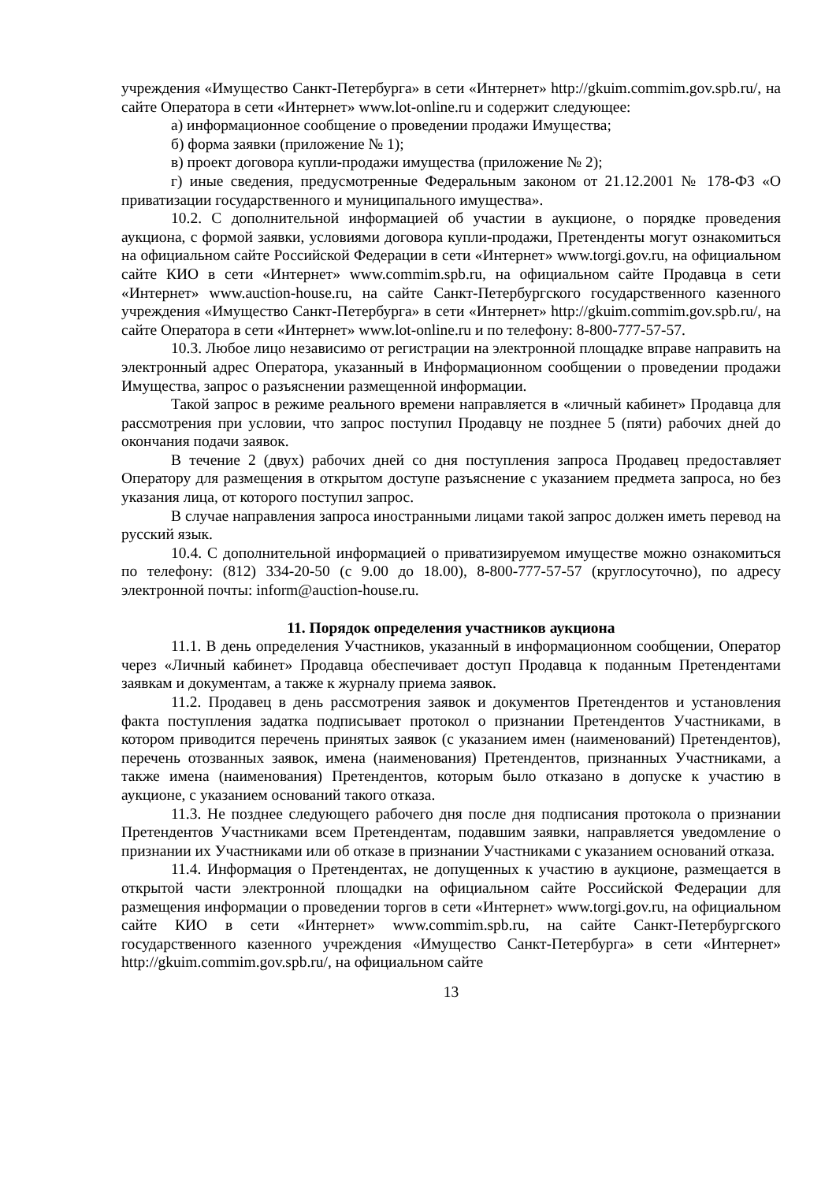учреждения «Имущество Санкт-Петербурга» в сети «Интернет» http://gkuim.commim.gov.spb.ru/, на сайте Оператора в сети «Интернет» www.lot-online.ru и содержит следующее:
а) информационное сообщение о проведении продажи Имущества;
б) форма заявки (приложение № 1);
в) проект договора купли-продажи имущества (приложение № 2);
г) иные сведения, предусмотренные Федеральным законом от 21.12.2001 № 178-ФЗ «О приватизации государственного и муниципального имущества».
10.2. С дополнительной информацией об участии в аукционе, о порядке проведения аукциона, с формой заявки, условиями договора купли-продажи, Претенденты могут ознакомиться на официальном сайте Российской Федерации в сети «Интернет» www.torgi.gov.ru, на официальном сайте КИО в сети «Интернет» www.commim.spb.ru, на официальном сайте Продавца в сети «Интернет» www.auction-house.ru, на сайте Санкт-Петербургского государственного казенного учреждения «Имущество Санкт-Петербурга» в сети «Интернет» http://gkuim.commim.gov.spb.ru/, на сайте Оператора в сети «Интернет» www.lot-online.ru и по телефону: 8-800-777-57-57.
10.3. Любое лицо независимо от регистрации на электронной площадке вправе направить на электронный адрес Оператора, указанный в Информационном сообщении о проведении продажи Имущества, запрос о разъяснении размещенной информации.
Такой запрос в режиме реального времени направляется в «личный кабинет» Продавца для рассмотрения при условии, что запрос поступил Продавцу не позднее 5 (пяти) рабочих дней до окончания подачи заявок.
В течение 2 (двух) рабочих дней со дня поступления запроса Продавец предоставляет Оператору для размещения в открытом доступе разъяснение с указанием предмета запроса, но без указания лица, от которого поступил запрос.
В случае направления запроса иностранными лицами такой запрос должен иметь перевод на русский язык.
10.4. С дополнительной информацией о приватизируемом имуществе можно ознакомиться по телефону: (812) 334-20-50 (с 9.00 до 18.00), 8-800-777-57-57 (круглосуточно), по адресу электронной почты: inform@auction-house.ru.
11. Порядок определения участников аукциона
11.1. В день определения Участников, указанный в информационном сообщении, Оператор через «Личный кабинет» Продавца обеспечивает доступ Продавца к поданным Претендентами заявкам и документам, а также к журналу приема заявок.
11.2. Продавец в день рассмотрения заявок и документов Претендентов и установления факта поступления задатка подписывает протокол о признании Претендентов Участниками, в котором приводится перечень принятых заявок (с указанием имен (наименований) Претендентов), перечень отозванных заявок, имена (наименования) Претендентов, признанных Участниками, а также имена (наименования) Претендентов, которым было отказано в допуске к участию в аукционе, с указанием оснований такого отказа.
11.3. Не позднее следующего рабочего дня после дня подписания протокола о признании Претендентов Участниками всем Претендентам, подавшим заявки, направляется уведомление о признании их Участниками или об отказе в признании Участниками с указанием оснований отказа.
11.4. Информация о Претендентах, не допущенных к участию в аукционе, размещается в открытой части электронной площадки на официальном сайте Российской Федерации для размещения информации о проведении торгов в сети «Интернет» www.torgi.gov.ru, на официальном сайте КИО в сети «Интернет» www.commim.spb.ru, на сайте Санкт-Петербургского государственного казенного учреждения «Имущество Санкт-Петербурга» в сети «Интернет» http://gkuim.commim.gov.spb.ru/, на официальном сайте
13